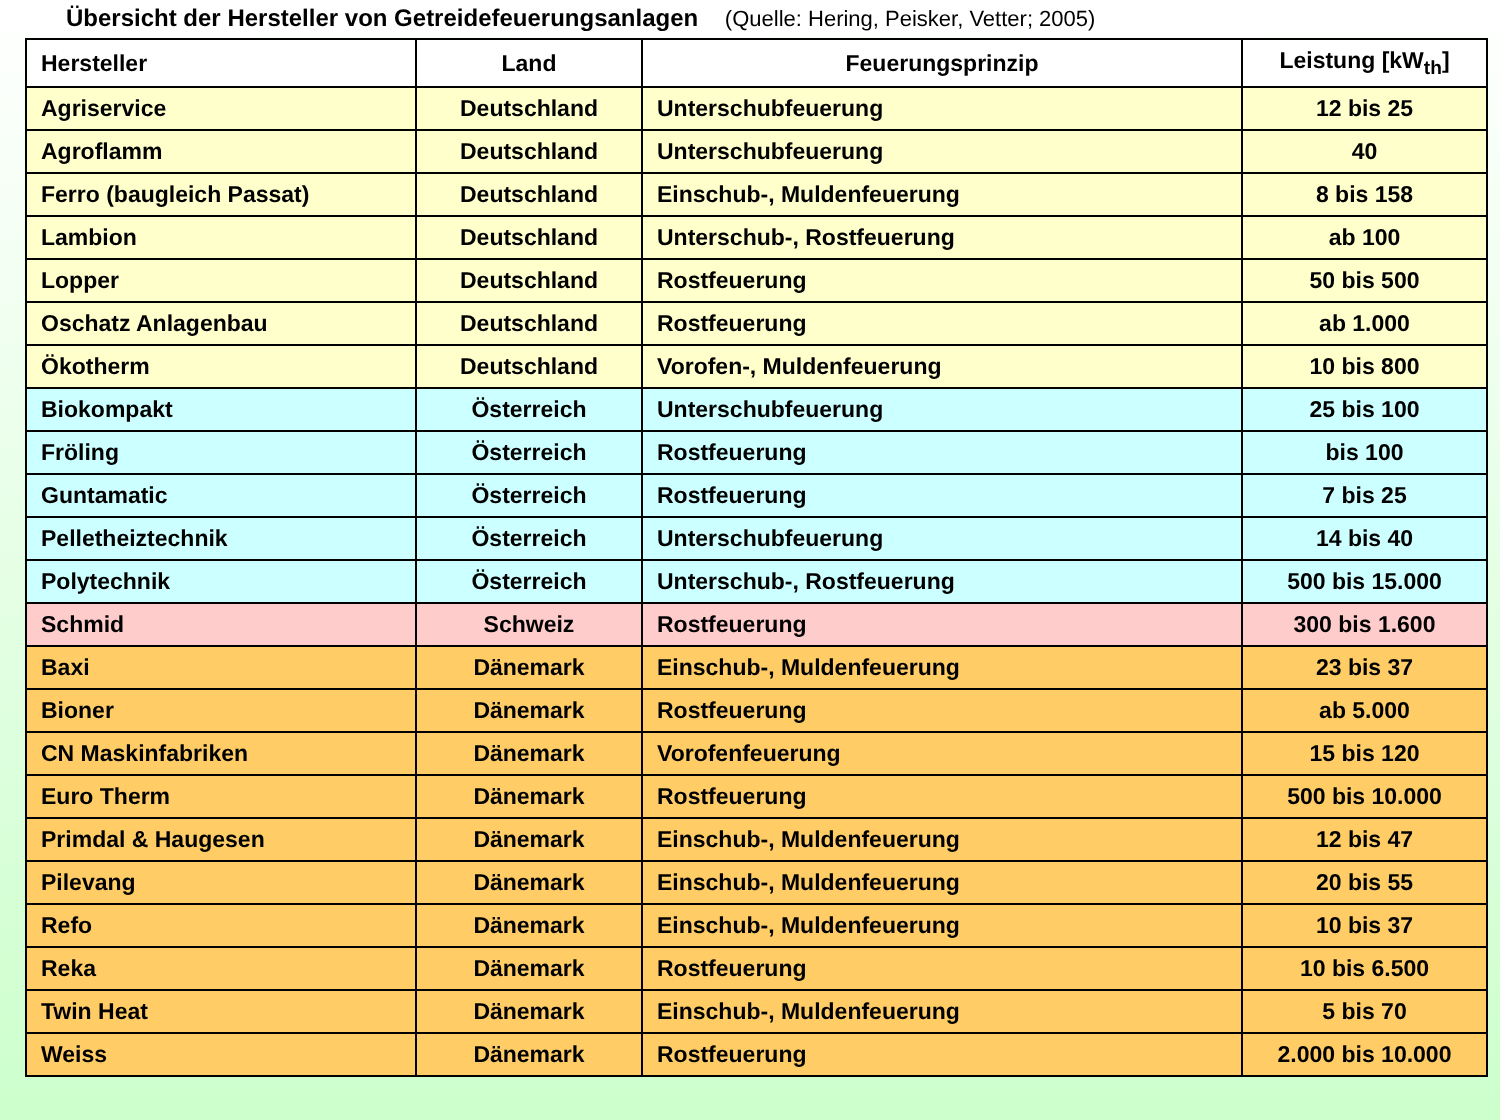Übersicht der Hersteller von Getreidefeuerungsanlagen (Quelle: Hering, Peisker, Vetter; 2005)
| Hersteller | Land | Feuerungsprinzip | Leistung [kW<sub>th</sub>] |
| --- | --- | --- | --- |
| Agriservice | Deutschland | Unterschubfeuerung | 12 bis 25 |
| Agroflamm | Deutschland | Unterschubfeuerung | 40 |
| Ferro (baugleich Passat) | Deutschland | Einschub-, Muldenfeuerung | 8 bis 158 |
| Lambion | Deutschland | Unterschub-, Rostfeuerung | ab 100 |
| Lopper | Deutschland | Rostfeuerung | 50 bis 500 |
| Oschatz Anlagenbau | Deutschland | Rostfeuerung | ab 1.000 |
| Ökotherm | Deutschland | Vorofen-, Muldenfeuerung | 10 bis 800 |
| Biokompakt | Österreich | Unterschubfeuerung | 25 bis 100 |
| Fröling | Österreich | Rostfeuerung | bis 100 |
| Guntamatic | Österreich | Rostfeuerung | 7 bis 25 |
| Pelletheiztechnik | Österreich | Unterschubfeuerung | 14 bis 40 |
| Polytechnik | Österreich | Unterschub-, Rostfeuerung | 500 bis 15.000 |
| Schmid | Schweiz | Rostfeuerung | 300 bis 1.600 |
| Baxi | Dänemark | Einschub-, Muldenfeuerung | 23 bis 37 |
| Bioner | Dänemark | Rostfeuerung | ab 5.000 |
| CN Maskinfabriken | Dänemark | Vorofenfeuerung | 15 bis 120 |
| Euro Therm | Dänemark | Rostfeuerung | 500 bis 10.000 |
| Primdal & Haugesen | Dänemark | Einschub-, Muldenfeuerung | 12 bis 47 |
| Pilevang | Dänemark | Einschub-, Muldenfeuerung | 20 bis 55 |
| Refo | Dänemark | Einschub-, Muldenfeuerung | 10 bis 37 |
| Reka | Dänemark | Rostfeuerung | 10 bis 6.500 |
| Twin Heat | Dänemark | Einschub-, Muldenfeuerung | 5 bis 70 |
| Weiss | Dänemark | Rostfeuerung | 2.000 bis 10.000 |